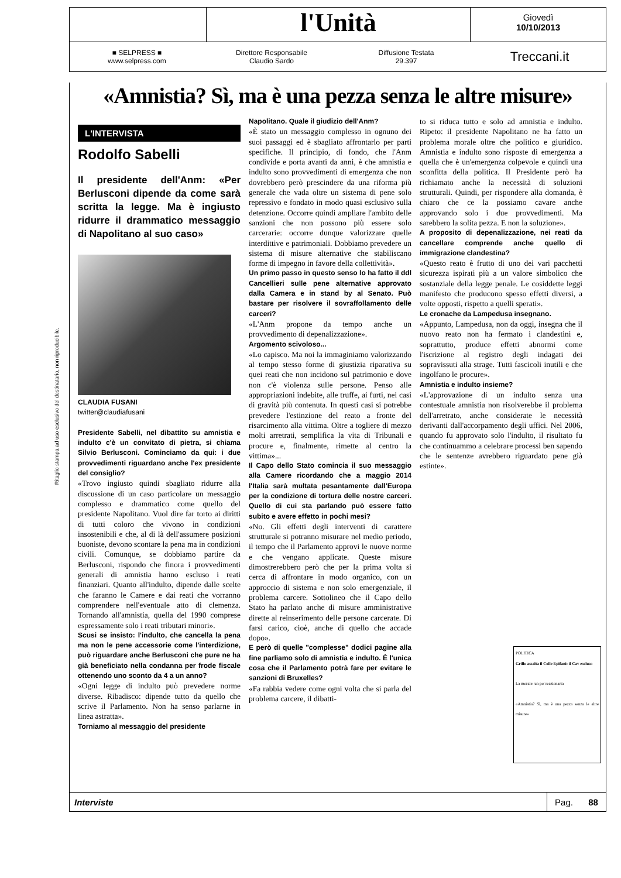Ritaglio stampa ad uso esclusivo del destinatario, non riproducibile.
l'Unità
Giovedì
10/10/2013
■ SELPRESS ■
www.selpress.com
Direttore Responsabile
Claudio Sardo
Diffusione Testata
29.397
Treccani.it
«Amnistia? Sì, ma è una pezza senza le altre misure»
L'INTERVISTA
Rodolfo Sabelli
Il presidente dell'Anm: «Per Berlusconi dipende da come sarà scritta la legge. Ma è ingiusto ridurre il drammatico messaggio di Napolitano al suo caso»
CLAUDIA FUSANI
twitter@claudiafusani
Presidente Sabelli, nel dibattito su amnistia e indulto c'è un convitato di pietra, si chiama Silvio Berlusconi. Cominciamo da qui: i due provvedimenti riguardano anche l'ex presidente del consiglio?
«Trovo ingiusto quindi sbagliato ridurre alla discussione di un caso particolare un messaggio complesso e drammatico come quello del presidente Napolitano. Vuol dire far torto ai diritti di tutti coloro che vivono in condizioni insostenibili e che, al di là dell'assumere posizioni buoniste, devono scontare la pena ma in condizioni civili. Comunque, se dobbiamo partire da Berlusconi, rispondo che finora i provvedimenti generali di amnistia hanno escluso i reati finanziari. Quanto all'indulto, dipende dalle scelte che faranno le Camere e dai reati che vorranno comprendere nell'eventuale atto di clemenza. Tornando all'amnistia, quella del 1990 comprese espressamente solo i reati tributari minori».
Scusi se insisto: l'indulto, che cancella la pena ma non le pene accessorie come l'interdizione, può riguardare anche Berlusconi che pure ne ha già beneficiato nella condanna per frode fiscale ottenendo uno sconto da 4 a un anno?
«Ogni legge di indulto può prevedere norme diverse. Ribadisco: dipende tutto da quello che scrive il Parlamento. Non ha senso parlarne in linea astratta».
Torniamo al messaggio del presidente
Napolitano. Quale il giudizio dell'Anm?
«È stato un messaggio complesso in ognuno dei suoi passaggi ed è sbagliato affrontarlo per parti specifiche. Il principio, di fondo, che l'Anm condivide e porta avanti da anni, è che amnistia e indulto sono provvedimenti di emergenza che non dovrebbero però prescindere da una riforma più generale che vada oltre un sistema di pene solo repressivo e fondato in modo quasi esclusivo sulla detenzione. Occorre quindi ampliare l'ambito delle sanzioni che non possono più essere solo carcerarie: occorre dunque valorizzare quelle interdittive e patrimoniali. Dobbiamo prevedere un sistema di misure alternative che stabiliscano forme di impegno in favore della collettività».
Un primo passo in questo senso lo ha fatto il ddl Cancellieri sulle pene alternative approvato dalla Camera e in stand by al Senato. Può bastare per risolvere il sovraffollamento delle carceri?
«L'Anm propone da tempo anche un provvedimento di depenalizzazione».
Argomento scivoloso...
«Lo capisco. Ma noi la immaginiamo valorizzando al tempo stesso forme di giustizia riparativa su quei reati che non incidono sul patrimonio e dove non c'è violenza sulle persone. Penso alle appropriazioni indebite, alle truffe, ai furti, nei casi di gravità più contenuta. In questi casi si potrebbe prevedere l'estinzione del reato a fronte del risarcimento alla vittima. Oltre a togliere di mezzo molti arretrati, semplifica la vita di Tribunali e procure e, finalmente, rimette al centro la vittima»...
Il Capo dello Stato comincia il suo messaggio alla Camere ricordando che a maggio 2014 l'Italia sarà multata pesantamente dall'Europa per la condizione di tortura delle nostre carceri. Quello di cui sta parlando può essere fatto subito e avere effetto in pochi mesi?
«No. Gli effetti degli interventi di carattere strutturale si potranno misurare nel medio periodo, il tempo che il Parlamento approvi le nuove norme e che vengano applicate. Queste misure dimostrerebbero però che per la prima volta si cerca di affrontare in modo organico, con un approccio di sistema e non solo emergenziale, il problema carcere. Sottolineo che il Capo dello Stato ha parlato anche di misure amministrative dirette al reinserimento delle persone carcerate. Di farsi carico, cioè, anche di quello che accade dopo».
E però di quelle "complesse" dodici pagine alla fine parliamo solo di amnistia e indulto. È l'unica cosa che il Parlamento potrà fare per evitare le sanzioni di Bruxelles?
«Fa rabbia vedere come ogni volta che si parla del problema carcere, il dibatti-
to si riduca tutto e solo ad amnistia e indulto. Ripeto: il presidente Napolitano ne ha fatto un problema morale oltre che politico e giuridico. Amnistia e indulto sono risposte di emergenza a quella che è un'emergenza colpevole e quindi una sconfitta della politica. Il Presidente però ha richiamato anche la necessità di soluzioni strutturali. Quindi, per rispondere alla domanda, è chiaro che ce la possiamo cavare anche approvando solo i due provvedimenti. Ma sarebbero la solita pezza. E non la soluzione».
A proposito di depenalizzazione, nei reati da cancellare comprende anche quello di immigrazione clandestina?
«Questo reato è frutto di uno dei vari pacchetti sicurezza ispirati più a un valore simbolico che sostanziale della legge penale. Le cosiddette leggi manifesto che producono spesso effetti diversi, a volte opposti, rispetto a quelli sperati».
Le cronache da Lampedusa insegnano.
«Appunto, Lampedusa, non da oggi, insegna che il nuovo reato non ha fermato i clandestini e, soprattutto, produce effetti abnormi come l'iscrizione al registro degli indagati dei sopravissuti alla strage. Tutti fascicoli inutili e che ingolfano le procure».
Amnistia e indulto insieme?
«L'approvazione di un indulto senza una contestuale amnistia non risolverebbe il problema dell'arretrato, anche considerate le necessità derivanti dall'accorpamento degli uffici. Nel 2006, quando fu approvato solo l'indulto, il risultato fu che continuammo a celebrare processi ben sapendo che le sentenze avrebbero riguardato pene già estinte».
POLITICA
Grillo assalta il Colle Epifani: il Cav escluso
La morale: un po' reazionaria
«Amnistia? Sì, ma è una pezza senza le altre misure»
Interviste
Pag. 88